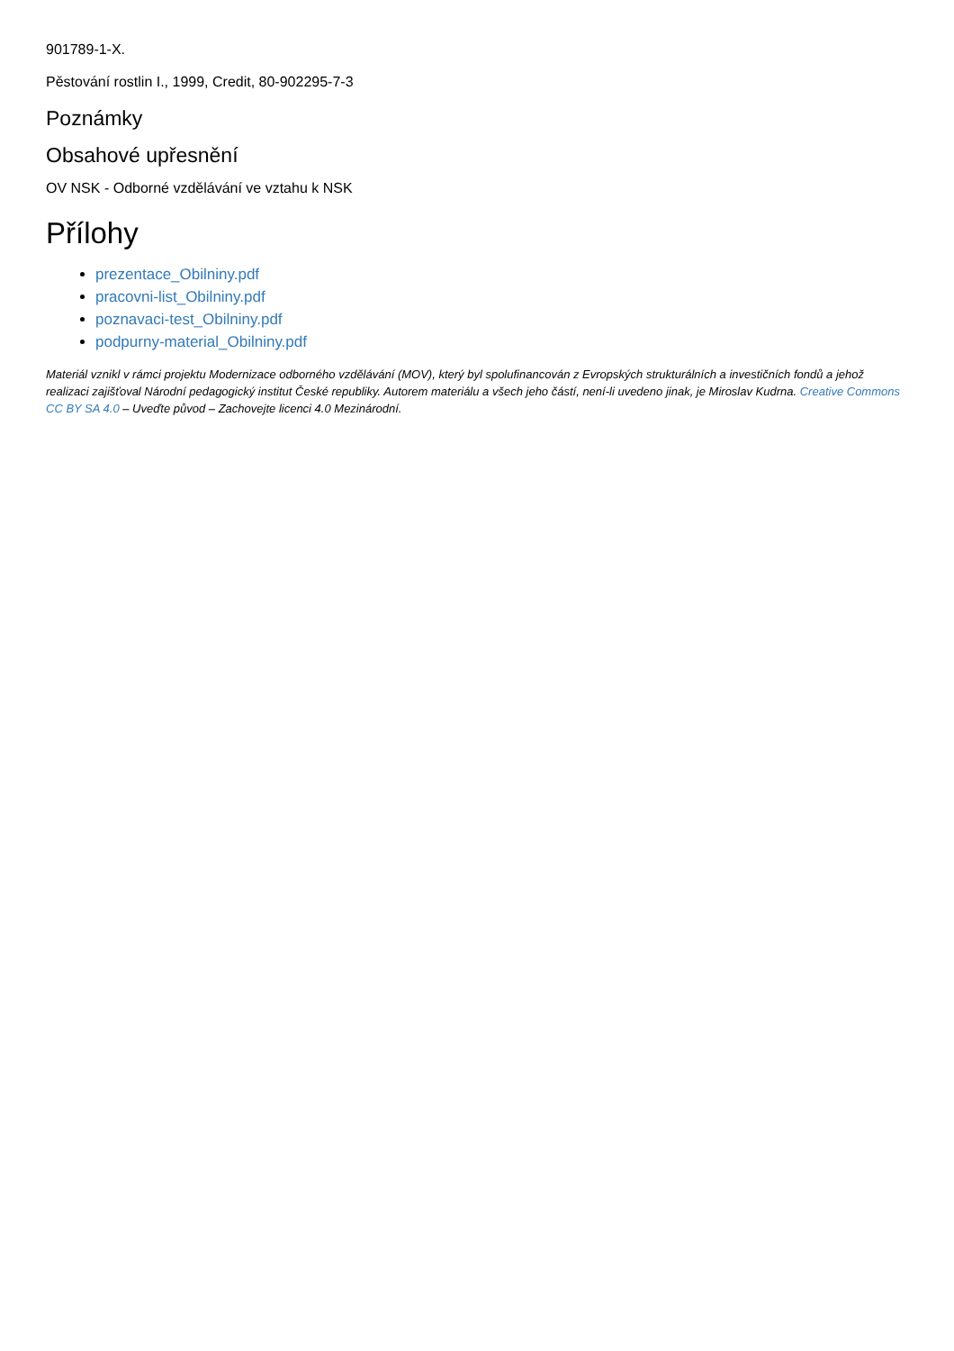901789-1-X.
Pěstování rostlin I., 1999, Credit, 80-902295-7-3
Poznámky
Obsahové upřesnění
OV NSK - Odborné vzdělávání ve vztahu k NSK
Přílohy
prezentace_Obilniny.pdf
pracovni-list_Obilniny.pdf
poznavaci-test_Obilniny.pdf
podpurny-material_Obilniny.pdf
Materiál vznikl v rámci projektu Modernizace odborného vzdělávání (MOV), který byl spolufinancován z Evropských strukturálních a investičních fondů a jehož realizaci zajišťoval Národní pedagogický institut České republiky. Autorem materiálu a všech jeho částí, není-li uvedeno jinak, je Miroslav Kudrna. Creative Commons CC BY SA 4.0 – Uveďte původ – Zachovejte licenci 4.0 Mezinárodní.